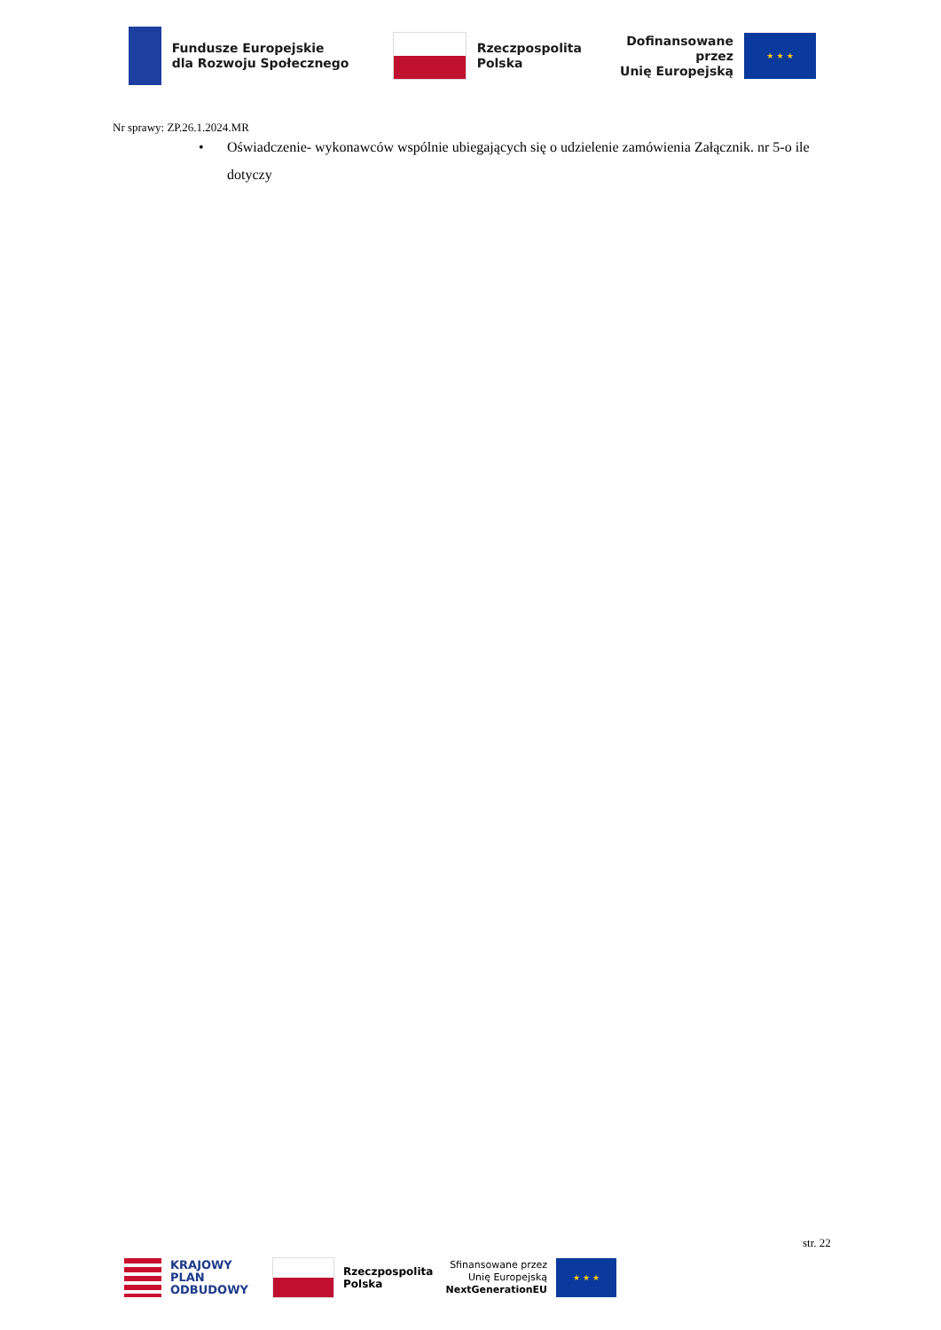Fundusze Europejskie
dla Rozwoju Społecznego
Rzeczpospolita
Polska
Dofinansowane przez
Unię Europejską
★ ★ ★
Nr sprawy: ZP.26.1.2024.MR
• Oświadczenie- wykonawców wspólnie ubiegających się o udzielenie zamówienia Załącznik. nr 5-o ile dotyczy
str. 22
KRAJOWY
PLAN
ODBUDOWY
Rzeczpospolita
Polska
Sfinansowane przez
Unię Europejską
NextGenerationEU
★ ★ ★